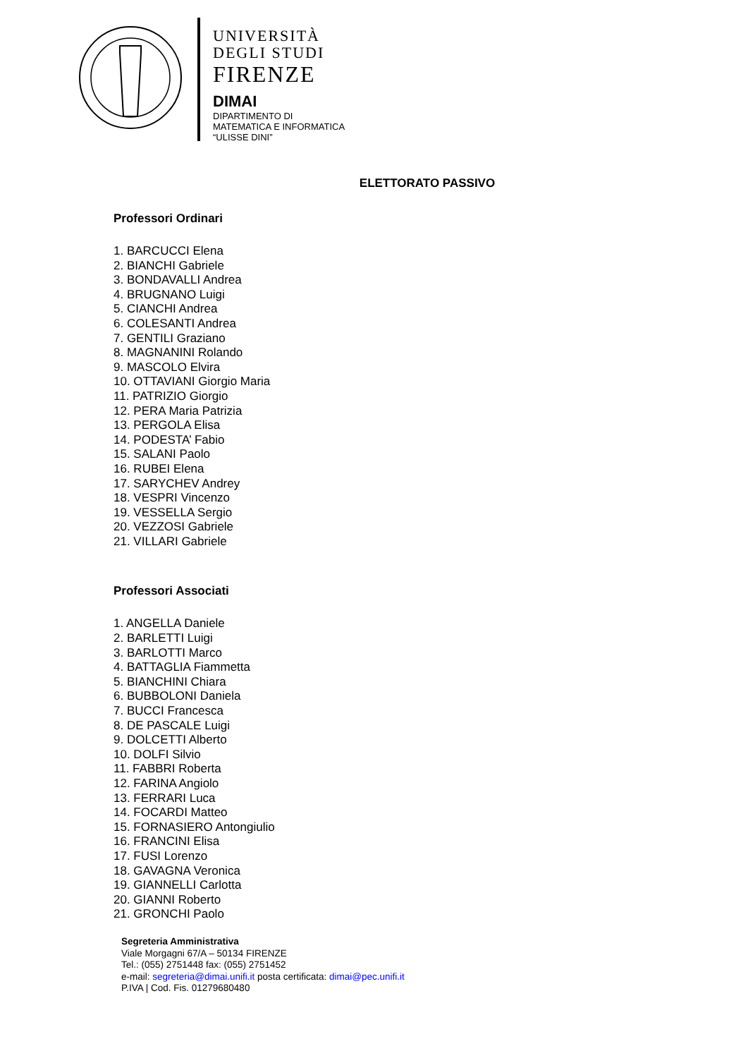UNIVERSITÀ
DEGLI STUDI
FIRENZE
DIMAI
DIPARTIMENTO DI
MATEMATICA E INFORMATICA
“ULISSE DINI”
ELETTORATO PASSIVO
Professori Ordinari
1. BARCUCCI Elena
2. BIANCHI Gabriele
3. BONDAVALLI Andrea
4. BRUGNANO Luigi
5. CIANCHI Andrea
6. COLESANTI Andrea
7. GENTILI Graziano
8. MAGNANINI Rolando
9. MASCOLO Elvira
10. OTTAVIANI Giorgio Maria
11. PATRIZIO Giorgio
12. PERA Maria Patrizia
13. PERGOLA Elisa
14. PODESTA’ Fabio
15. SALANI Paolo
16. RUBEI Elena
17. SARYCHEV Andrey
18. VESPRI Vincenzo
19. VESSELLA Sergio
20. VEZZOSI Gabriele
21. VILLARI Gabriele
Professori Associati
1. ANGELLA Daniele
2. BARLETTI Luigi
3. BARLOTTI Marco
4. BATTAGLIA Fiammetta
5. BIANCHINI Chiara
6. BUBBOLONI Daniela
7. BUCCI Francesca
8. DE PASCALE Luigi
9. DOLCETTI Alberto
10. DOLFI Silvio
11. FABBRI Roberta
12. FARINA Angiolo
13. FERRARI Luca
14. FOCARDI Matteo
15. FORNASIERO Antongiulio
16. FRANCINI Elisa
17. FUSI Lorenzo
18. GAVAGNA Veronica
19. GIANNELLI Carlotta
20. GIANNI Roberto
21. GRONCHI Paolo
Segreteria Amministrativa
Viale Morgagni 67/A – 50134 FIRENZE
Tel.: (055) 2751448 fax: (055) 2751452
e-mail: segreteria@dimai.unifi.it posta certificata: dimai@pec.unifi.it
P.IVA | Cod. Fis. 01279680480